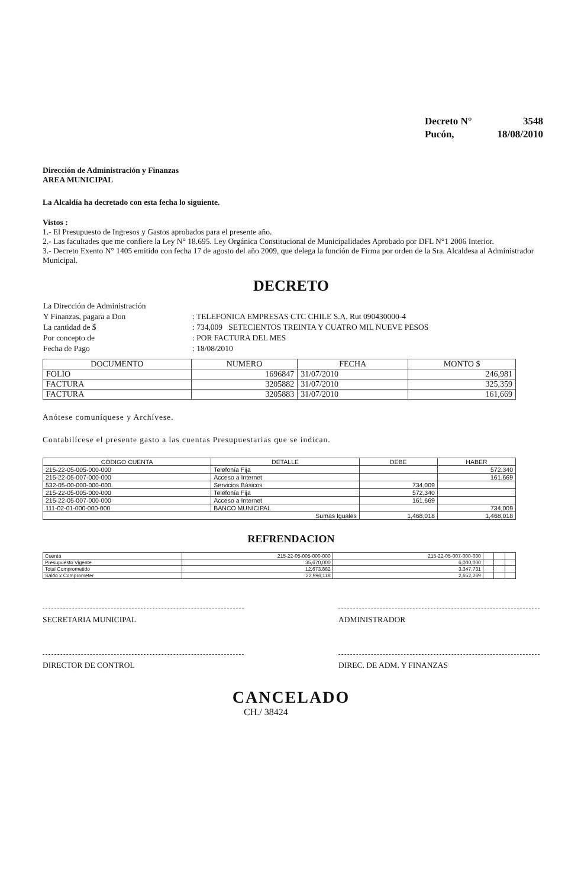| Decreto N° | 3548 |
| Pucón, | 18/08/2010 |
Dirección de Administración y Finanzas
AREA MUNICIPAL
La Alcaldía ha decretado con esta fecha lo siguiente.
Vistos :
1.- El Presupuesto de Ingresos y Gastos aprobados para el presente año.
2.- Las facultades que me confiere la Ley N° 18.695. Ley Orgánica Constitucional de Municipalidades Aprobado por DFL N°1 2006 Interior.
3.- Decreto Exento N° 1405 emitido con fecha 17 de agosto del año 2009, que delega la función de Firma por orden de la Sra. Alcaldesa al Administrador Municipal.
DECRETO
| La Dirección de Administración | |
| Y Finanzas, pagara a Don | : TELEFONICA EMPRESAS CTC CHILE S.A. Rut 090430000-4 |
| La cantidad de $ | : 734,009 SETECIENTOS TREINTA Y CUATRO MIL NUEVE PESOS |
| Por concepto de | : POR FACTURA DEL MES |
| Fecha de Pago | : 18/08/2010 |
| DOCUMENTO | NUMERO | FECHA | MONTO $ |
| --- | --- | --- | --- |
| FOLIO | 1696847 | 31/07/2010 | 246,981 |
| FACTURA | 3205882 | 31/07/2010 | 325,359 |
| FACTURA | 3205883 | 31/07/2010 | 161,669 |
Anótese comuníquese y Archívese.
Contabilícese el presente gasto a las cuentas Presupuestarias que se indican.
| CÓDIGO CUENTA | DETALLE | DEBE | HABER |
| --- | --- | --- | --- |
| 215-22-05-005-000-000 | Telefonía Fija | | 572,340 |
| 215-22-05-007-000-000 | Acceso a Internet | | 161,669 |
| 532-05-00-000-000-000 | Servicios Básicos | 734,009 | |
| 215-22-05-005-000-000 | Telefonía Fija | 572,340 | |
| 215-22-05-007-000-000 | Acceso a Internet | 161,669 | |
| 111-02-01-000-000-000 | BANCO MUNICIPAL | | 734,009 |
| Sumas Iguales | | 1,468,018 | 1,468,018 |
REFRENDACION
| Cuenta | 215-22-05-005-000-000 | 215-22-05-007-000-000 | | | |
| Presupuesto Vigente | 35,670,000 | 6,000,000 | | | |
| Total Comprometido | 12,673,882 | 3,347,731 | | | |
| Saldo x Comprometer | 22,996,118 | 2,652,269 | | | |
SECRETARIA MUNICIPAL ADMINISTRADOR
DIRECTOR DE CONTROL DIREC. DE ADM. Y FINANZAS
CANCELADO
CH./ 38424